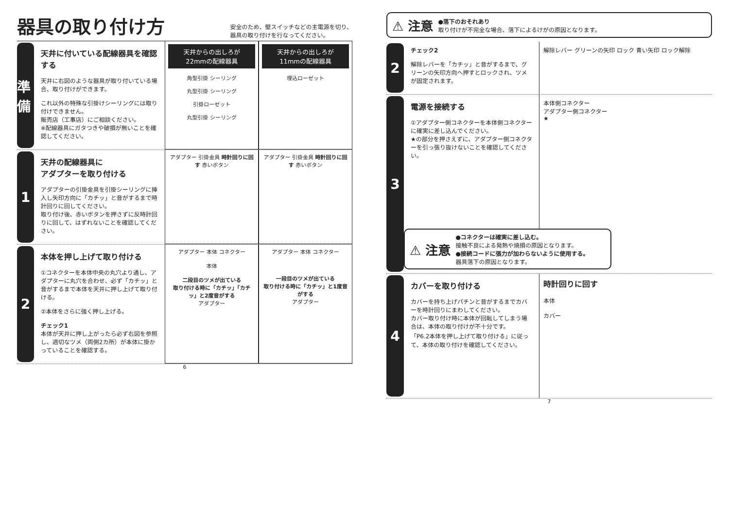器具の取り付け方
安全のため、壁スイッチなどの主電源を切り、
器具の取り付けを行なってください。
準備
天井に付いている配線器具を確認する
天井に右図のような器具が取り付いている場合、取り付けができます。
これ以外の特殊な引掛けシーリングには取り付けできません。
販売店（工事店）にご相談ください。
※配線器具にガタつきや破損が無いことを確認してください。
天井からの出しろが
22mmの配線器具
角型引掛 シーリング
丸型引掛 シーリング
引掛ローゼット
丸型引掛 シーリング
天井からの出しろが
11mmの配線器具
埋込ローゼット
1
天井の配線器具に
アダプターを取り付ける
アダプターの引掛金具を引掛シーリングに挿入し矢印方向に「カチッ」と音がするまで時計回りに回してください。
取り付け後、赤いボタンを押さずに反時計回りに回して、はずれないことを確認してください。
アダプター 引掛金具 時計回りに回す 赤いボタン
アダプター 引掛金具 時計回りに回す 赤いボタン
2
本体を押し上げて取り付ける
①コネクターを本体中央の丸穴より通し、アダプターに丸穴を合わせ、必ず「カチッ」と音がするまで本体を天井に押し上げて取り付ける。
②本体をさらに強く押し上げる。
チェック1
本体が天井に押し上がったら必ず右図を参照し、適切なツメ（両側2カ所）が本体に掛かっていることを確認する。
アダプター 本体 コネクター
本体
二段目のツメが出ている
取り付ける時に「カチッ」「カチッ」と2度音がする
アダプター
アダプター 本体 コネクター
一段目のツメが出ている
取り付ける時に「カチッ」と1度音がする
アダプター
6
⚠ 注意
●落下のおそれあり
取り付けが不完全な場合、落下によるけがの原因となります。
2
チェック2
解除レバーを「カチッ」と音がするまで、グリーンの矢印方向へ押すとロックされ、ツメが固定されます。
解除レバー グリーンの矢印 ロック 青い矢印 ロック解除
3
電源を接続する
①アダプター側コネクターを本体側コネクターに確実に差し込んでください。
★の部分を押さえずに、アダプター側コネクターを引っ張り抜けないことを確認してください。
本体側コネクター
アダプター側コネクター
★
⚠ 注意
●コネクターは確実に差し込む。
接触不良による発熱や焼損の原因となります。
●接続コードに張力が加わらないように使用する。
器具落下の原因となります。
4
カバーを取り付ける
カバーを持ち上げパチンと音がするまでカバーを時計回りにまわしてください。
カバー取り付け時に本体が回転してしまう場合は、本体の取り付けが不十分です。
「P6.2本体を押し上げて取り付ける」に従って、本体の取り付けを確認してください。
時計回りに回す
本体
カバー
7